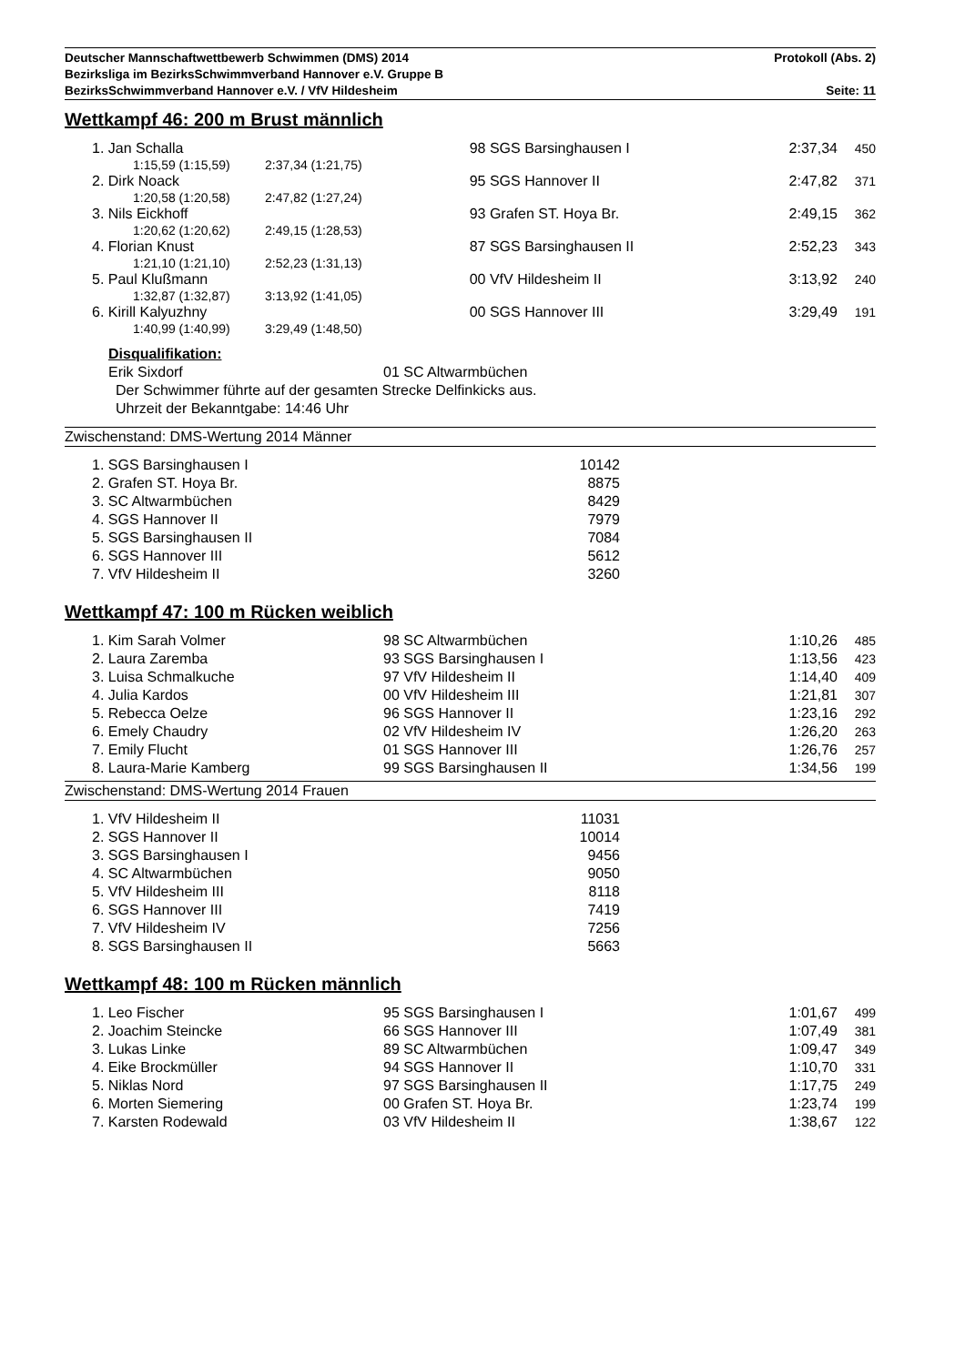Deutscher Mannschaftwettbewerb Schwimmen (DMS) 2014 Protokoll (Abs. 2)
Bezirksliga im BezirksSchwimmverband Hannover e.V. Gruppe B
BezirksSchwimmverband Hannover e.V. / VfV Hildesheim Seite: 11
Wettkampf 46: 200 m Brust männlich
| 1. Jan Schalla | | 98 SGS Barsinghausen I | 2:37,34 | 450 |
| 1:15,59 (1:15,59) | 2:37,34 (1:21,75) | | | |
| 2. Dirk Noack | | 95 SGS Hannover II | 2:47,82 | 371 |
| 1:20,58 (1:20,58) | 2:47,82 (1:27,24) | | | |
| 3. Nils Eickhoff | | 93 Grafen ST. Hoya Br. | 2:49,15 | 362 |
| 1:20,62 (1:20,62) | 2:49,15 (1:28,53) | | | |
| 4. Florian Knust | | 87 SGS Barsinghausen II | 2:52,23 | 343 |
| 1:21,10 (1:21,10) | 2:52,23 (1:31,13) | | | |
| 5. Paul Klußmann | | 00 VfV Hildesheim II | 3:13,92 | 240 |
| 1:32,87 (1:32,87) | 3:13,92 (1:41,05) | | | |
| 6. Kirill Kalyuzhny | | 00 SGS Hannover III | 3:29,49 | 191 |
| 1:40,99 (1:40,99) | 3:29,49 (1:48,50) | | | |
Disqualifikation:
Erik Sixdorf 01 SC Altwarmbüchen
Der Schwimmer führte auf der gesamten Strecke Delfinkicks aus.
Uhrzeit der Bekanntgabe: 14:46 Uhr
Zwischenstand: DMS-Wertung 2014 Männer
| 1. SGS Barsinghausen I | 10142 |
| 2. Grafen ST. Hoya Br. | 8875 |
| 3. SC Altwarmbüchen | 8429 |
| 4. SGS Hannover II | 7979 |
| 5. SGS Barsinghausen II | 7084 |
| 6. SGS Hannover III | 5612 |
| 7. VfV Hildesheim II | 3260 |
Wettkampf 47: 100 m Rücken weiblich
| 1. Kim Sarah Volmer | 98 SC Altwarmbüchen | 1:10,26 | 485 |
| 2. Laura Zaremba | 93 SGS Barsinghausen I | 1:13,56 | 423 |
| 3. Luisa Schmalkuche | 97 VfV Hildesheim II | 1:14,40 | 409 |
| 4. Julia Kardos | 00 VfV Hildesheim III | 1:21,81 | 307 |
| 5. Rebecca Oelze | 96 SGS Hannover II | 1:23,16 | 292 |
| 6. Emely Chaudry | 02 VfV Hildesheim IV | 1:26,20 | 263 |
| 7. Emily Flucht | 01 SGS Hannover III | 1:26,76 | 257 |
| 8. Laura-Marie Kamberg | 99 SGS Barsinghausen II | 1:34,56 | 199 |
Zwischenstand: DMS-Wertung 2014 Frauen
| 1. VfV Hildesheim II | 11031 |
| 2. SGS Hannover II | 10014 |
| 3. SGS Barsinghausen I | 9456 |
| 4. SC Altwarmbüchen | 9050 |
| 5. VfV Hildesheim III | 8118 |
| 6. SGS Hannover III | 7419 |
| 7. VfV Hildesheim IV | 7256 |
| 8. SGS Barsinghausen II | 5663 |
Wettkampf 48: 100 m Rücken männlich
| 1. Leo Fischer | 95 SGS Barsinghausen I | 1:01,67 | 499 |
| 2. Joachim Steincke | 66 SGS Hannover III | 1:07,49 | 381 |
| 3. Lukas Linke | 89 SC Altwarmbüchen | 1:09,47 | 349 |
| 4. Eike Brockmüller | 94 SGS Hannover II | 1:10,70 | 331 |
| 5. Niklas Nord | 97 SGS Barsinghausen II | 1:17,75 | 249 |
| 6. Morten Siemering | 00 Grafen ST. Hoya Br. | 1:23,74 | 199 |
| 7. Karsten Rodewald | 03 VfV Hildesheim II | 1:38,67 | 122 |